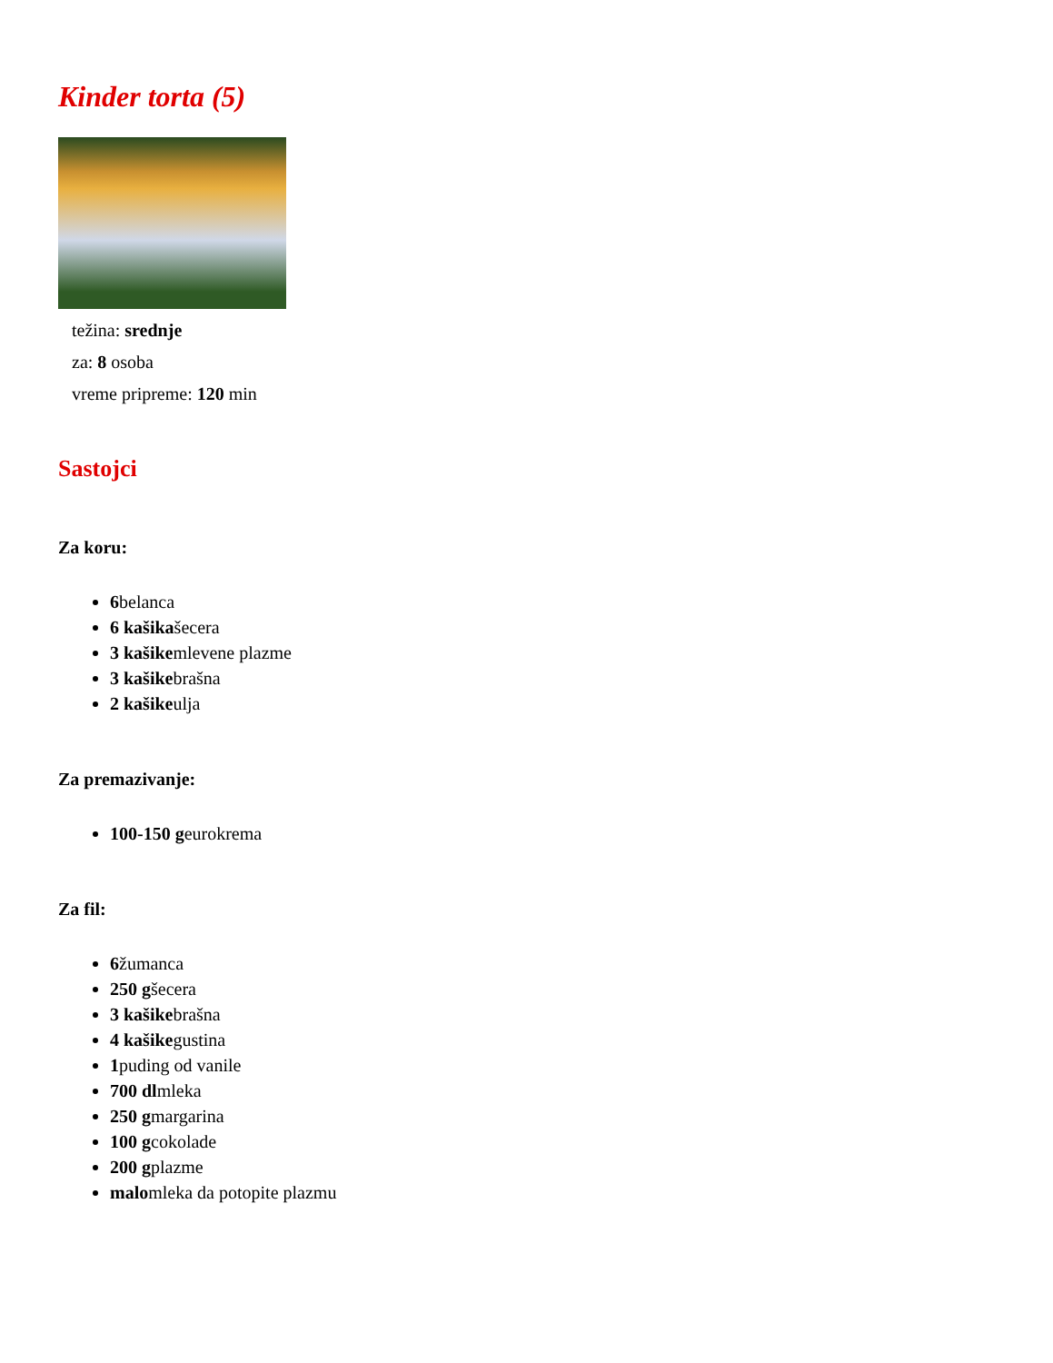Kinder torta (5)
težina: srednje
za: 8 osoba
vreme pripreme: 120 min
Sastojci
Za koru:
6belanca
6 kašikašecera
3 kašikemlevene plazme
3 kašikebrašna
2 kašikeulja
Za premazivanje:
100-150 geurokrema
Za fil:
6žumanca
250 gšecera
3 kašikebrašna
4 kašikegustina
1puding od vanile
700 dlmleka
250 gmargarina
100 gcokolade
200 gplazme
malomleka da potopite plazmu